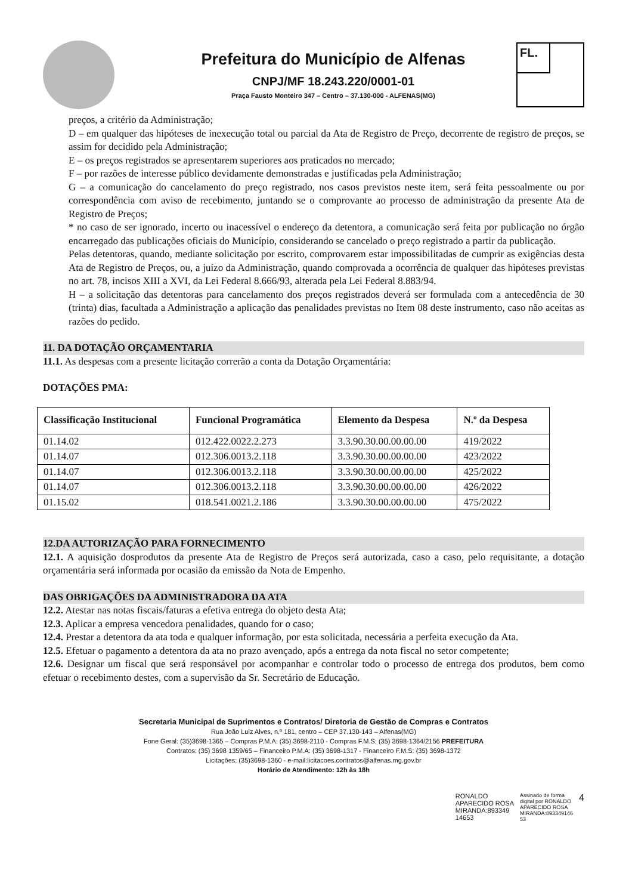Prefeitura do Município de Alfenas
CNPJ/MF 18.243.220/0001-01
Praça Fausto Monteiro 347 – Centro – 37.130-000 - ALFENAS(MG)
FL.
preços, a critério da Administração;
D – em qualquer das hipóteses de inexecução total ou parcial da Ata de Registro de Preço, decorrente de registro de preços, se assim for decidido pela Administração;
E – os preços registrados se apresentarem superiores aos praticados no mercado;
F – por razões de interesse público devidamente demonstradas e justificadas pela Administração;
G – a comunicação do cancelamento do preço registrado, nos casos previstos neste item, será feita pessoalmente ou por correspondência com aviso de recebimento, juntando se o comprovante ao processo de administração da presente Ata de Registro de Preços;
* no caso de ser ignorado, incerto ou inacessível o endereço da detentora, a comunicação será feita por publicação no órgão encarregado das publicações oficiais do Município, considerando se cancelado o preço registrado a partir da publicação.
Pelas detentoras, quando, mediante solicitação por escrito, comprovarem estar impossibilitadas de cumprir as exigências desta Ata de Registro de Preços, ou, a juízo da Administração, quando comprovada a ocorrência de qualquer das hipóteses previstas no art. 78, incisos XIII a XVI, da Lei Federal 8.666/93, alterada pela Lei Federal 8.883/94.
H – a solicitação das detentoras para cancelamento dos preços registrados deverá ser formulada com a antecedência de 30 (trinta) dias, facultada a Administração a aplicação das penalidades previstas no Item 08 deste instrumento, caso não aceitas as razões do pedido.
11. DA DOTAÇÃO ORÇAMENTARIA
11.1. As despesas com a presente licitação correrão a conta da Dotação Orçamentária:
DOTAÇÕES PMA:
| Classificação Institucional | Funcional Programática | Elemento da Despesa | N.º da Despesa |
| --- | --- | --- | --- |
| 01.14.02 | 012.422.0022.2.273 | 3.3.90.30.00.00.00.00 | 419/2022 |
| 01.14.07 | 012.306.0013.2.118 | 3.3.90.30.00.00.00.00 | 423/2022 |
| 01.14.07 | 012.306.0013.2.118 | 3.3.90.30.00.00.00.00 | 425/2022 |
| 01.14.07 | 012.306.0013.2.118 | 3.3.90.30.00.00.00.00 | 426/2022 |
| 01.15.02 | 018.541.0021.2.186 | 3.3.90.30.00.00.00.00 | 475/2022 |
12.DA AUTORIZAÇÃO PARA FORNECIMENTO
12.1. A aquisição dosprodutos da presente Ata de Registro de Preços será autorizada, caso a caso, pelo requisitante, a dotação orçamentária será informada por ocasião da emissão da Nota de Empenho.
DAS OBRIGAÇÕES DA ADMINISTRADORA DA ATA
12.2. Atestar nas notas fiscais/faturas a efetiva entrega do objeto desta Ata;
12.3. Aplicar a empresa vencedora penalidades, quando for o caso;
12.4. Prestar a detentora da ata toda e qualquer informação, por esta solicitada, necessária a perfeita execução da Ata.
12.5. Efetuar o pagamento a detentora da ata no prazo avençado, após a entrega da nota fiscal no setor competente;
12.6. Designar um fiscal que será responsável por acompanhar e controlar todo o processo de entrega dos produtos, bem como efetuar o recebimento destes, com a supervisão da Sr. Secretário de Educação.
Secretaria Municipal de Suprimentos e Contratos/ Diretoria de Gestão de Compras e Contratos
Rua João Luiz Alves, n.º 181, centro – CEP 37.130-143 – Alfenas(MG)
Fone Geral: (35)3698-1365 – Compras P.M.A: (35) 3698-2110 - Compras F.M.S: (35) 3698-1364/2156 PREFEITURA
Contratos: (35) 3698 1359/65 – Financeiro P.M.A: (35) 3698-1317 - Financeiro F.M.S: (35) 3698-1372
Licitações: (35)3698-1360 - e-mail:licitacoes.contratos@alfenas.mg.gov.br
Horário de Atendimento: 12h às 18h
RONALDO
APARECIDO ROSA
MIRANDA:893349
14653
Assinado de forma
digital por RONALDO
APARECIDO ROSA
MIRANDA:893349146
53
4